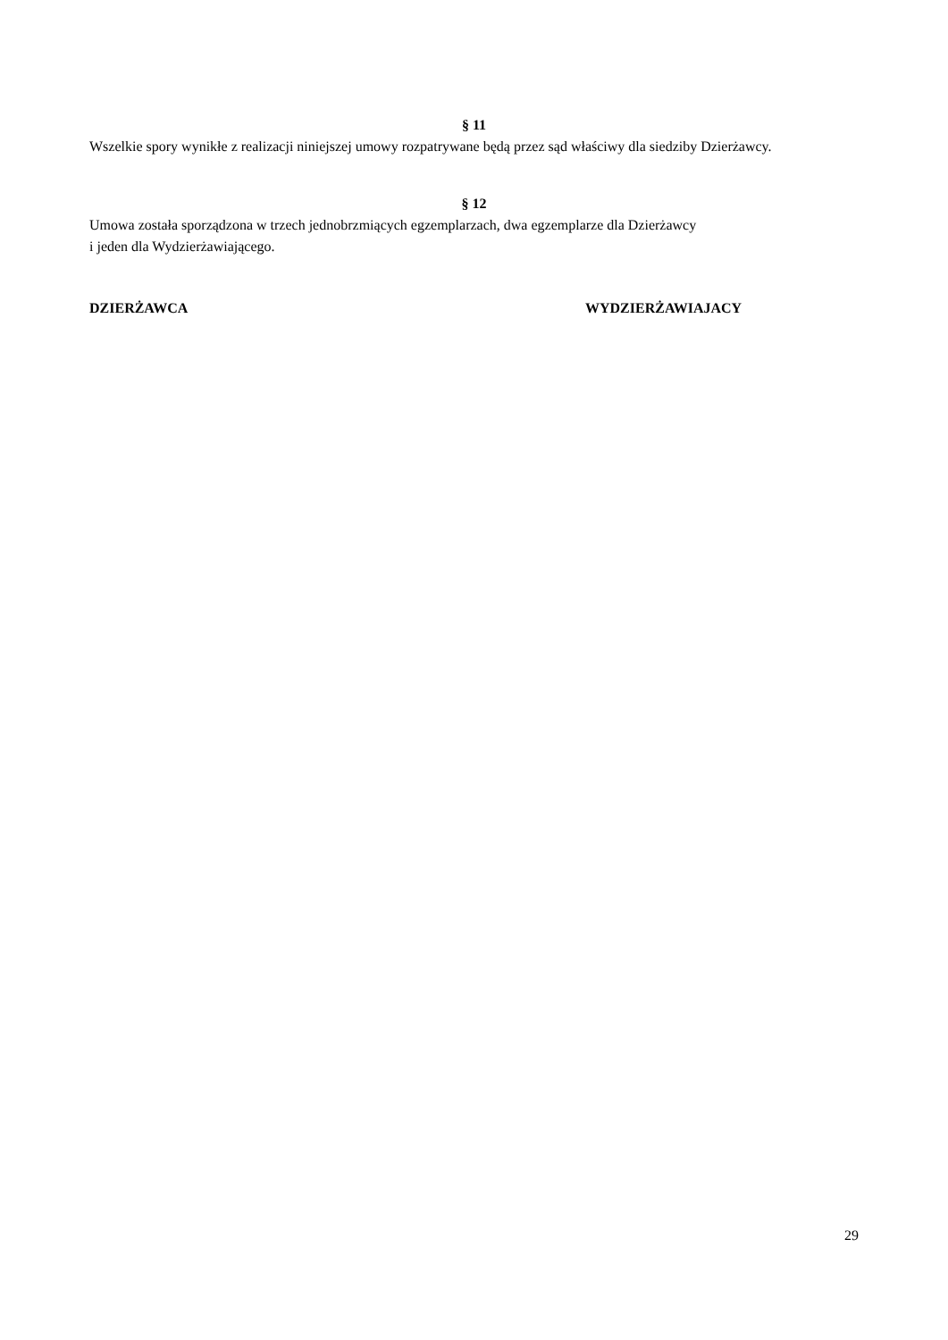§ 11
Wszelkie spory wynikłe z realizacji niniejszej umowy rozpatrywane będą przez sąd właściwy dla siedziby Dzierżawcy.
§ 12
Umowa została sporządzona w trzech jednobrzmiących egzemplarzach, dwa egzemplarze dla Dzierżawcy
i jeden dla Wydzierżawiającego.
DZIERŻAWCA WYDZIERŻAWIAJACY
29